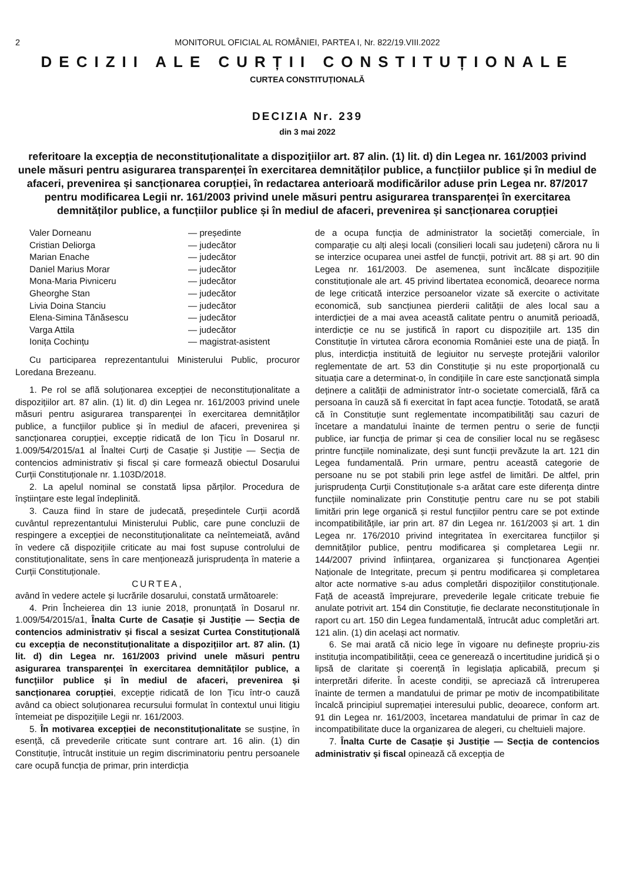2 MONITORUL OFICIAL AL ROMÂNIEI, PARTEA I, Nr. 822/19.VIII.2022
DECIZII ALE CURȚII CONSTITUȚIONALE
CURTEA CONSTITUȚIONALĂ
DECIZIA Nr. 239
din 3 mai 2022
referitoare la excepția de neconstituționalitate a dispozițiilor art. 87 alin. (1) lit. d) din Legea nr. 161/2003 privind unele măsuri pentru asigurarea transparenței în exercitarea demnităților publice, a funcțiilor publice și în mediul de afaceri, prevenirea și sancționarea corupției, în redactarea anterioară modificărilor aduse prin Legea nr. 87/2017 pentru modificarea Legii nr. 161/2003 privind unele măsuri pentru asigurarea transparenței în exercitarea demnităților publice, a funcțiilor publice și în mediul de afaceri, prevenirea și sancționarea corupției
Valer Dorneanu — președinte
Cristian Deliorga — judecător
Marian Enache — judecător
Daniel Marius Morar — judecător
Mona-Maria Pivniceru — judecător
Gheorghe Stan — judecător
Livia Doina Stanciu — judecător
Elena-Simina Tănăsescu — judecător
Varga Attila — judecător
Ionița Cochințu — magistrat-asistent
Cu participarea reprezentantului Ministerului Public, procuror Loredana Brezeanu.
1. Pe rol se află soluționarea excepției de neconstituționalitate a dispozițiilor art. 87 alin. (1) lit. d) din Legea nr. 161/2003 privind unele măsuri pentru asigurarea transparenței în exercitarea demnităților publice, a funcțiilor publice și în mediul de afaceri, prevenirea și sancționarea corupției, excepție ridicată de Ion Țicu în Dosarul nr. 1.009/54/2015/a1 al Înaltei Curți de Casație și Justiție — Secția de contencios administrativ și fiscal și care formează obiectul Dosarului Curții Constituționale nr. 1.103D/2018.
2. La apelul nominal se constată lipsa părților. Procedura de înștiințare este legal îndeplinită.
3. Cauza fiind în stare de judecată, președintele Curții acordă cuvântul reprezentantului Ministerului Public, care pune concluzii de respingere a excepției de neconstituționalitate ca neîntemeiată, având în vedere că dispozițiile criticate au mai fost supuse controlului de constituționalitate, sens în care menționează jurisprudența în materie a Curții Constituționale.
CURTEA,
având în vedere actele și lucrările dosarului, constată următoarele:
4. Prin Încheierea din 13 iunie 2018, pronunțată în Dosarul nr. 1.009/54/2015/a1, Înalta Curte de Casație și Justiție — Secția de contencios administrativ și fiscal a sesizat Curtea Constituțională cu excepția de neconstituționalitate a dispozițiilor art. 87 alin. (1) lit. d) din Legea nr. 161/2003 privind unele măsuri pentru asigurarea transparenței în exercitarea demnităților publice, a funcțiilor publice și în mediul de afaceri, prevenirea și sancționarea corupției, excepție ridicată de Ion Țicu într-o cauză având ca obiect soluționarea recursului formulat în contextul unui litigiu întemeiat pe dispozițiile Legii nr. 161/2003.
5. În motivarea excepției de neconstituționalitate se susține, în esență, că prevederile criticate sunt contrare art. 16 alin. (1) din Constituție, întrucât instituie un regim discriminatoriu pentru persoanele care ocupă funcția de primar, prin interdicția
de a ocupa funcția de administrator la societăți comerciale, în comparație cu alți aleși locali (consilieri locali sau județeni) cărora nu li se interzice ocuparea unei astfel de funcții, potrivit art. 88 și art. 90 din Legea nr. 161/2003. De asemenea, sunt încălcate dispozițiile constituționale ale art. 45 privind libertatea economică, deoarece norma de lege criticată interzice persoanelor vizate să exercite o activitate economică, sub sancțiunea pierderii calității de ales local sau a interdicției de a mai avea această calitate pentru o anumită perioadă, interdicție ce nu se justifică în raport cu dispozițiile art. 135 din Constituție în virtutea cărora economia României este una de piață. În plus, interdicția instituită de legiuitor nu servește protejării valorilor reglementate de art. 53 din Constituție și nu este proporțională cu situația care a determinat-o, în condițiile în care este sancționată simpla deținere a calității de administrator într-o societate comercială, fără ca persoana în cauză să fi exercitat în fapt acea funcție. Totodată, se arată că în Constituție sunt reglementate incompatibilități sau cazuri de încetare a mandatului înainte de termen pentru o serie de funcții publice, iar funcția de primar și cea de consilier local nu se regăsesc printre funcțiile nominalizate, deși sunt funcții prevăzute la art. 121 din Legea fundamentală. Prin urmare, pentru această categorie de persoane nu se pot stabili prin lege astfel de limitări. De altfel, prin jurisprudența Curții Constituționale s-a arătat care este diferența dintre funcțiile nominalizate prin Constituție pentru care nu se pot stabili limitări prin lege organică și restul funcțiilor pentru care se pot extinde incompatibilitățile, iar prin art. 87 din Legea nr. 161/2003 și art. 1 din Legea nr. 176/2010 privind integritatea în exercitarea funcțiilor și demnităților publice, pentru modificarea și completarea Legii nr. 144/2007 privind înființarea, organizarea și funcționarea Agenției Naționale de Integritate, precum și pentru modificarea și completarea altor acte normative s-au adus completări dispozițiilor constituționale. Față de această împrejurare, prevederile legale criticate trebuie fie anulate potrivit art. 154 din Constituție, fie declarate neconstituționale în raport cu art. 150 din Legea fundamentală, întrucât aduc completări art. 121 alin. (1) din același act normativ.
6. Se mai arată că nicio lege în vigoare nu definește propriu-zis instituția incompatibilității, ceea ce generează o incertitudine juridică și o lipsă de claritate și coerență în legislația aplicabilă, precum și interpretări diferite. În aceste condiții, se apreciază că întreruperea înainte de termen a mandatului de primar pe motiv de incompatibilitate încalcă principiul supremației interesului public, deoarece, conform art. 91 din Legea nr. 161/2003, încetarea mandatului de primar în caz de incompatibilitate duce la organizarea de alegeri, cu cheltuieli majore.
7. Înalta Curte de Casație și Justiție — Secția de contencios administrativ și fiscal opinează că excepția de